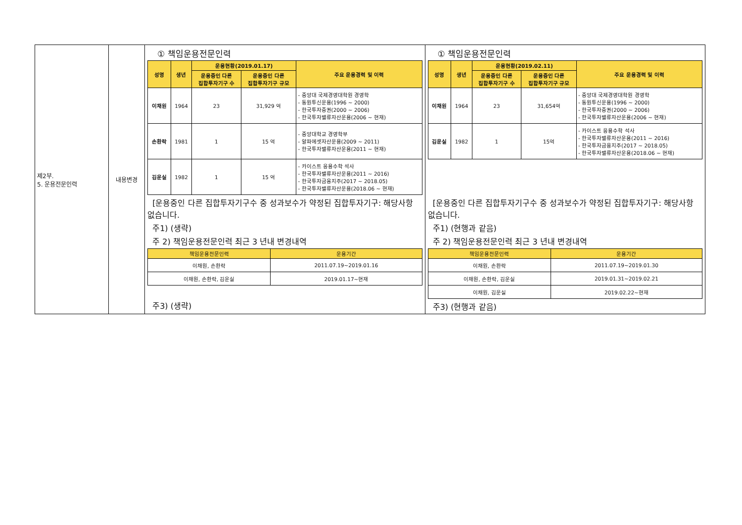| 제2부. 5. 운용전문인력 | 내용변경 | ① 책임운용전문인력 / 성명 / 생년 / 운용현황(2019.01.17) / / 주요 운용경력 및 이력 / / --- / --- / --- / --- / --- / / / / 운용중인 다른 집합투자기구 수 / 운용중인 다른 집합투자기구 규모 / / / 이채원 / 1964 / 23 / 31,929 억 / - 중앙대 국제경영대학원 경영학 - 동원투신운용(1996 ~ 2000) - 한국투자증권(2000 ~ 2006) - 한국투자밸류자산운용(2006 ~ 현재) / / 손환락 / 1981 / 1 / 15 억 / - 중앙대학교 경영학부 - 알파에셋자산운용(2009 ~ 2011) - 한국투자밸류자산운용(2011 ~ 현재) / / 김운실 / 1982 / 1 / 15 억 / - 카이스트 응용수학 석사 - 한국투자밸류자산운용(2011 ~ 2016) - 한국투자금융지주(2017 ~ 2018.05) - 한국투자밸류자산운용(2018.06 ~ 현재) / [운용중인 다른 집합투자기구수 중 성과보수가 약정된 집합투자기구: 해당사항 없습니다. 주1) (생략) 주 2) 책임운용전문인력 최근 3 년내 변경내역 / 책임운용전문인력 / 운용기간 / / --- / --- / / 이채원, 손환락 / 2011.07.19~2019.01.16 / / 이채원, 손환락, 김운실 / 2019.01.17~현재 / 주3) (생략) | ① 책임운용전문인력 / 성명 / 생년 / 운용현황(2019.02.11) / / 주요 운용경력 및 이력 / / --- / --- / --- / --- / --- / / / / 운용중인 다른 집합투자기구 수 / 운용중인 다른 집합투자기구 규모 / / / 이채원 / 1964 / 23 / 31,654억 / - 중앙대 국제경영대학원 경영학 - 동원투신운용(1996 ~ 2000) - 한국투자증권(2000 ~ 2006) - 한국투자밸류자산운용(2006 ~ 현재) / / 김운실 / 1982 / 1 / 15억 / - 카이스트 응용수학 석사 - 한국투자밸류자산운용(2011 ~ 2016) - 한국투자금융지주(2017 ~ 2018.05) - 한국투자밸류자산운용(2018.06 ~ 현재) / [운용중인 다른 집합투자기구수 중 성과보수가 약정된 집합투자기구: 해당사항 없습니다. 주1) (현행과 같음) 주 2) 책임운용전문인력 최근 3 년내 변경내역 / 책임운용전문인력 / 운용기간 / / --- / --- / / 이채원, 손환락 / 2011.07.19~2019.01.30 / / 이채원, 손환락, 김운실 / 2019.01.31~2019.02.21 / / 이채원, 김운실 / 2019.02.22~현재 / 주3) (현행과 같음) |